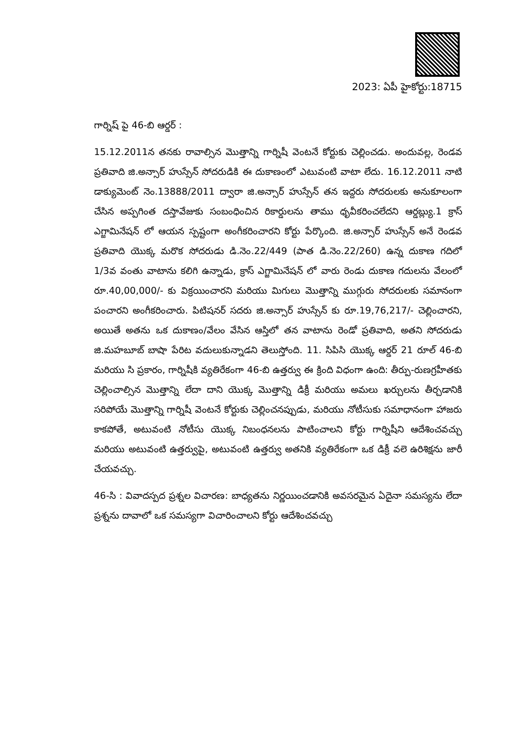2023: ఏపీ హైకోర్టు:18715
గార్నిష్ పై 46-బి ఆర్డర్ :
15.12.2011న తనకు రావాల్సిన మొత్తాన్ని గార్నిషీ వెంటనే కోర్టుకు చెల్లించడు. అందువల్ల, రెండవ ప్రతివాది జి.అన్సార్ హుస్సేన్ సోదరుడికి ఈ దుకాణంలో ఎటువంటి వాటా లేదు. 16.12.2011 నాటి డాక్యుమెంట్ నెం.13888/2011 ద్వారా జి.అన్సార్ హుస్సేన్ తన ఇద్దరు సోదరులకు అనుకూలంగా చేసిన అప్పగింత దస్తావేజుకు సంబంధించిన రికార్డులను తాము ధృవీకరించలేదని ఆర్డబ్ల్యు.1 క్రాస్ ఎగ్జామినేషన్ లో ఆయన స్పష్టంగా అంగీకరించారని కోర్టు పేర్కొంది. జి.అన్సార్ హుస్సేన్ అనే రెండవ ప్రతివాది యొక్క మరొక సోదరుడు డి.నెం.22/449 (పాత డి.నెం.22/260) ఉన్న దుకాణ గదిలో 1/3వ వంతు వాటాను కలిగి ఉన్నాడు, క్రాస్ ఎగ్జామినేషన్ లో వారు రెండు దుకాణ గదులను వేలంలో రూ.40,00,000/- కు విక్రయించారని మరియు మిగులు మొత్తాన్ని ముగ్గురు సోదరులకు సమానంగా పంచారని అంగీకరించారు. పిటిషనర్ సదరు జి.అన్సార్ హుస్సేన్ కు రూ.19,76,217/- చెల్లించారని, అయితే అతను ఒక దుకాణం/వేలం వేసిన ఆస్తిలో తన వాటాను రెండో ప్రతివాది, అతని సోదరుడు జి.మహబూబ్ బాషా పేరిట వదులుకున్నాడని తెలుస్తోంది. 11. సిపిసి యొక్క ఆర్డర్ 21 రూల్ 46-బి మరియు సి ప్రకారం, గార్నిషీకి వ్యతిరేకంగా 46-బి ఉత్తర్వు ఈ క్రింది విధంగా ఉంది: తీర్పు-రుణగ్రహీతకు చెల్లించాల్సిన మొత్తాన్ని లేదా దాని యొక్క మొత్తాన్ని డిక్రీ మరియు అమలు ఖర్చులను తీర్చడానికి సరిపోయే మొత్తాన్ని గార్నిషీ వెంటనే కోర్టుకు చెల్లించనప్పుడు, మరియు నోటీసుకు సమాధానంగా హాజరు కాకపోతే, అటువంటి నోటీసు యొక్క నిబంధనలను పాటించాలని కోర్టు గార్నిషీని ఆదేశించవచ్చు మరియు అటువంటి ఉత్తర్వుపై, అటువంటి ఉత్తర్వు అతనికి వ్యతిరేకంగా ఒక డిక్రీ వలె ఉరిశిక్షను జారీ చేయవచ్చు.
46-సి : వివాదస్పద ప్రశ్నల విచారణ: బాధ్యతను నిర్ణయించడానికి అవసరమైన ఏదైనా సమస్యను లేదా ప్రశ్నను దావాలో ఒక సమస్యగా విచారించాలని కోర్టు ఆదేశించవచ్చు